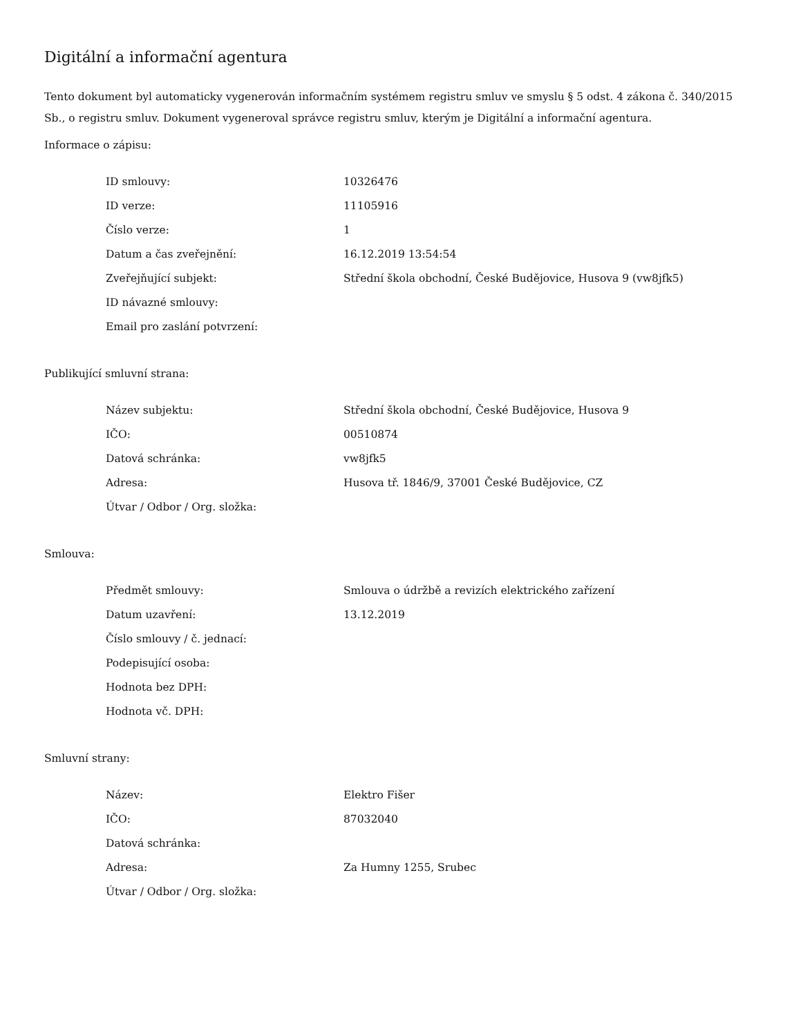Digitální a informační agentura
Tento dokument byl automaticky vygenerován informačním systémem registru smluv ve smyslu § 5 odst. 4 zákona č. 340/2015 Sb., o registru smluv. Dokument vygeneroval správce registru smluv, kterým je Digitální a informační agentura.
Informace o zápisu:
| ID smlouvy: | 10326476 |
| ID verze: | 11105916 |
| Číslo verze: | 1 |
| Datum a čas zveřejnění: | 16.12.2019 13:54:54 |
| Zveřejňující subjekt: | Střední škola obchodní, České Budějovice, Husova 9 (vw8jfk5) |
| ID návazné smlouvy: | |
| Email pro zaslání potvrzení: | |
Publikující smluvní strana:
| Název subjektu: | Střední škola obchodní, České Budějovice, Husova 9 |
| IČO: | 00510874 |
| Datová schránka: | vw8jfk5 |
| Adresa: | Husova tř. 1846/9, 37001 České Budějovice, CZ |
| Útvar / Odbor / Org. složka: | |
Smlouva:
| Předmět smlouvy: | Smlouva o údržbě a revizích elektrického zařízení |
| Datum uzavření: | 13.12.2019 |
| Číslo smlouvy / č. jednací: | |
| Podepisující osoba: | |
| Hodnota bez DPH: | |
| Hodnota vč. DPH: | |
Smluvní strany:
| Název: | Elektro Fišer |
| IČO: | 87032040 |
| Datová schránka: | |
| Adresa: | Za Humny 1255, Srubec |
| Útvar / Odbor / Org. složka: | |